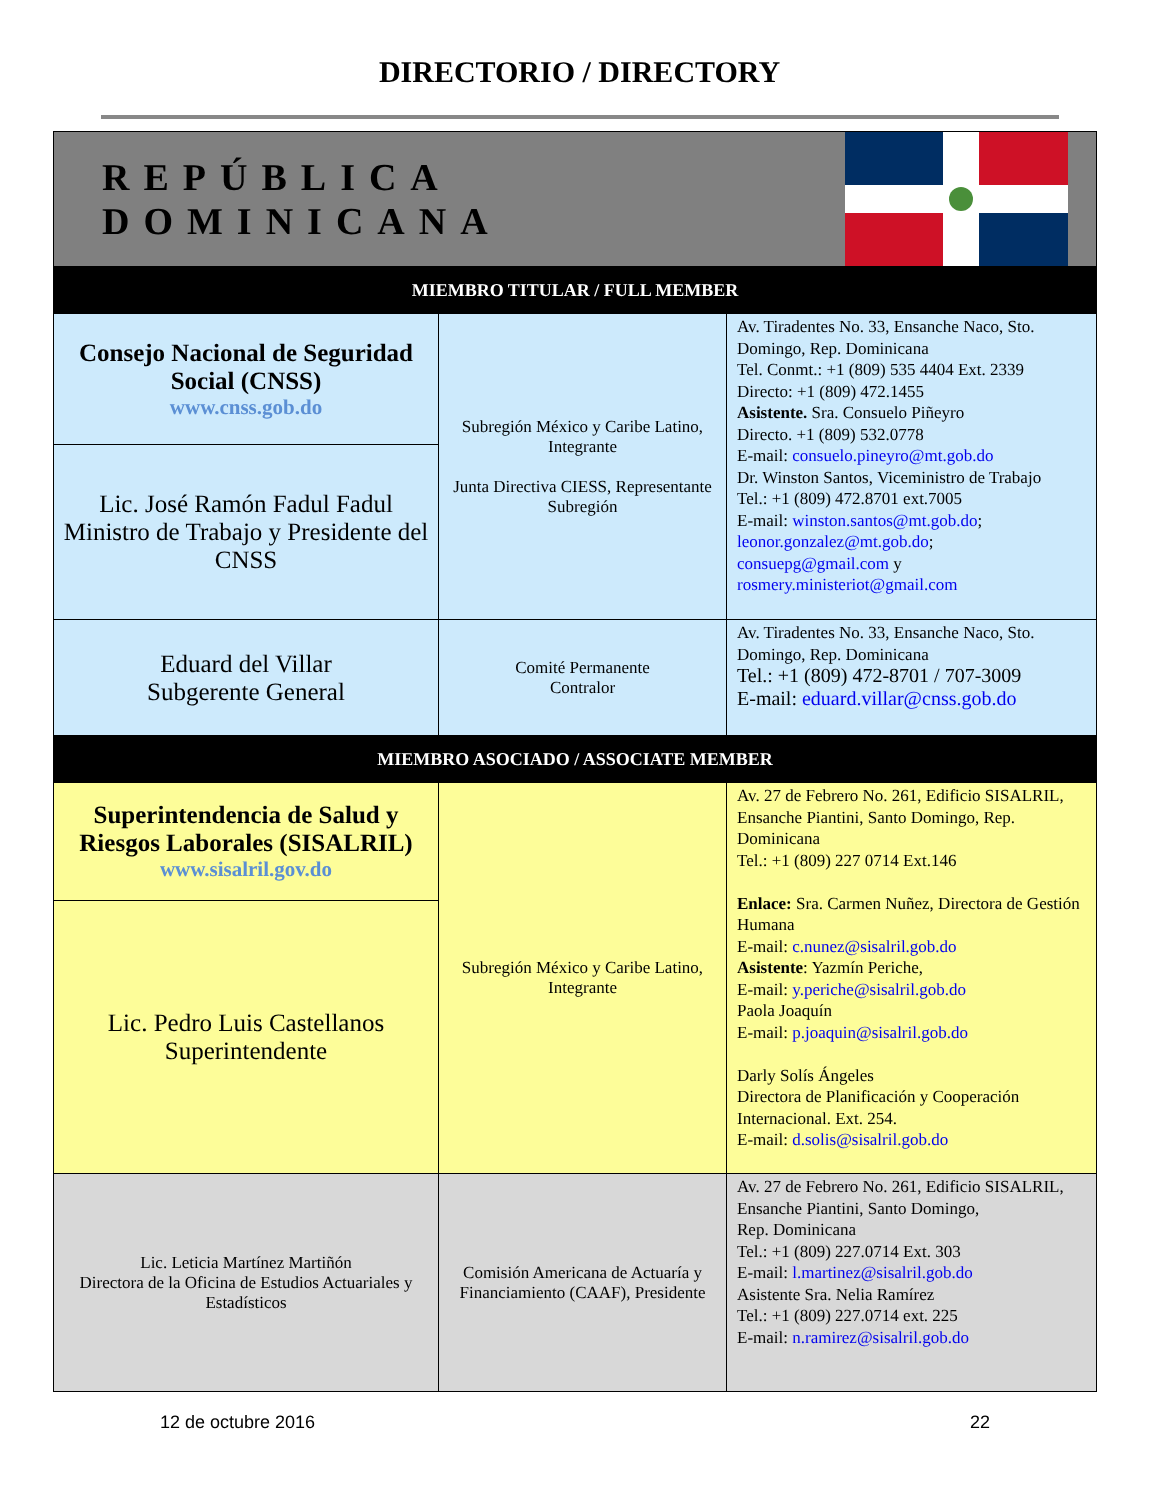DIRECTORIO / DIRECTORY
| REPÚBLICA DOMINICANA | | |
| MIEMBRO TITULAR / FULL MEMBER | | |
| Consejo Nacional de Seguridad Social (CNSS) www.cnss.gob.do | Subregión México y Caribe Latino, Integrante Junta Directiva CIESS, Representante Subregión | Av. Tiradentes No. 33, Ensanche Naco, Sto. Domingo, Rep. Dominicana Tel. Conmt.: +1 (809) 535 4404 Ext. 2339 Directo: +1 (809) 472.1455 Asistente. Sra. Consuelo Piñeyro Directo. +1 (809) 532.0778 E-mail: consuelo.pineyro@mt.gob.do Dr. Winston Santos, Viceministro de Trabajo Tel.: +1 (809) 472.8701 ext.7005 E-mail: winston.santos@mt.gob.do ; leonor.gonzalez@mt.gob.do ; consuepg@gmail.com y rosmery.ministeriot@gmail.com |
| Lic. José Ramón Fadul Fadul Ministro de Trabajo y Presidente del CNSS | | |
| Eduard del Villar Subgerente General | Comité Permanente Contralor | Av. Tiradentes No. 33, Ensanche Naco, Sto. Domingo, Rep. Dominicana Tel.: +1 (809) 472-8701 / 707-3009 E-mail: eduard.villar@cnss.gob.do |
| MIEMBRO ASOCIADO / ASSOCIATE MEMBER | | |
| Superintendencia de Salud y Riesgos Laborales (SISALRIL) www.sisalril.gov.do | Subregión México y Caribe Latino, Integrante | Av. 27 de Febrero No. 261, Edificio SISALRIL, Ensanche Piantini, Santo Domingo, Rep. Dominicana Tel.: +1 (809) 227 0714 Ext.146 Enlace: Sra. Carmen Nuñez, Directora de Gestión Humana E-mail: c.nunez@sisalril.gob.do Asistente : Yazmín Periche, E-mail: y.periche@sisalril.gob.do Paola Joaquín E-mail: p.joaquin@sisalril.gob.do Darly Solís Ángeles Directora de Planificación y Cooperación Internacional. Ext. 254. E-mail: d.solis@sisalril.gob.do |
| Lic. Pedro Luis Castellanos Superintendente | | |
| Lic. Leticia Martínez Martiñón Directora de la Oficina de Estudios Actuariales y Estadísticos | Comisión Americana de Actuaría y Financiamiento (CAAF), Presidente | Av. 27 de Febrero No. 261, Edificio SISALRIL, Ensanche Piantini, Santo Domingo, Rep. Dominicana Tel.: +1 (809) 227.0714 Ext. 303 E-mail: l.martinez@sisalril.gob.do Asistente Sra. Nelia Ramírez Tel.: +1 (809) 227.0714 ext. 225 E-mail: n.ramirez@sisalril.gob.do |
12 de octubre 2016 22